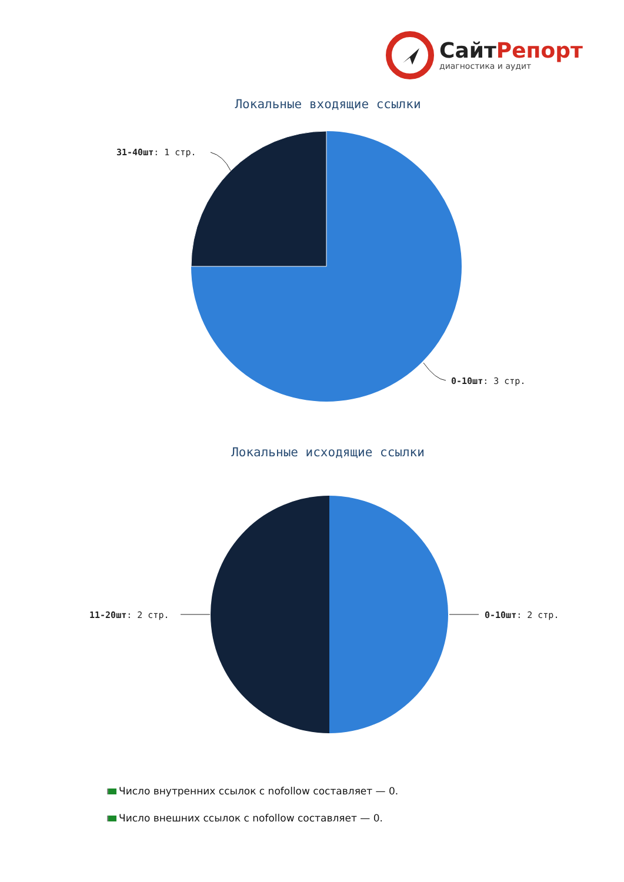СайтРепорт
диагностика и аудит
Локальные входящие ссылки
31-40шт: 1 стр.
0-10шт: 3 стр.
Локальные исходящие ссылки
11-20шт: 2 стр. 0-10шт: 2 стр.
Число внутренних ссылок с nofollow составляет — 0.
Число внешних ссылок с nofollow составляет — 0.